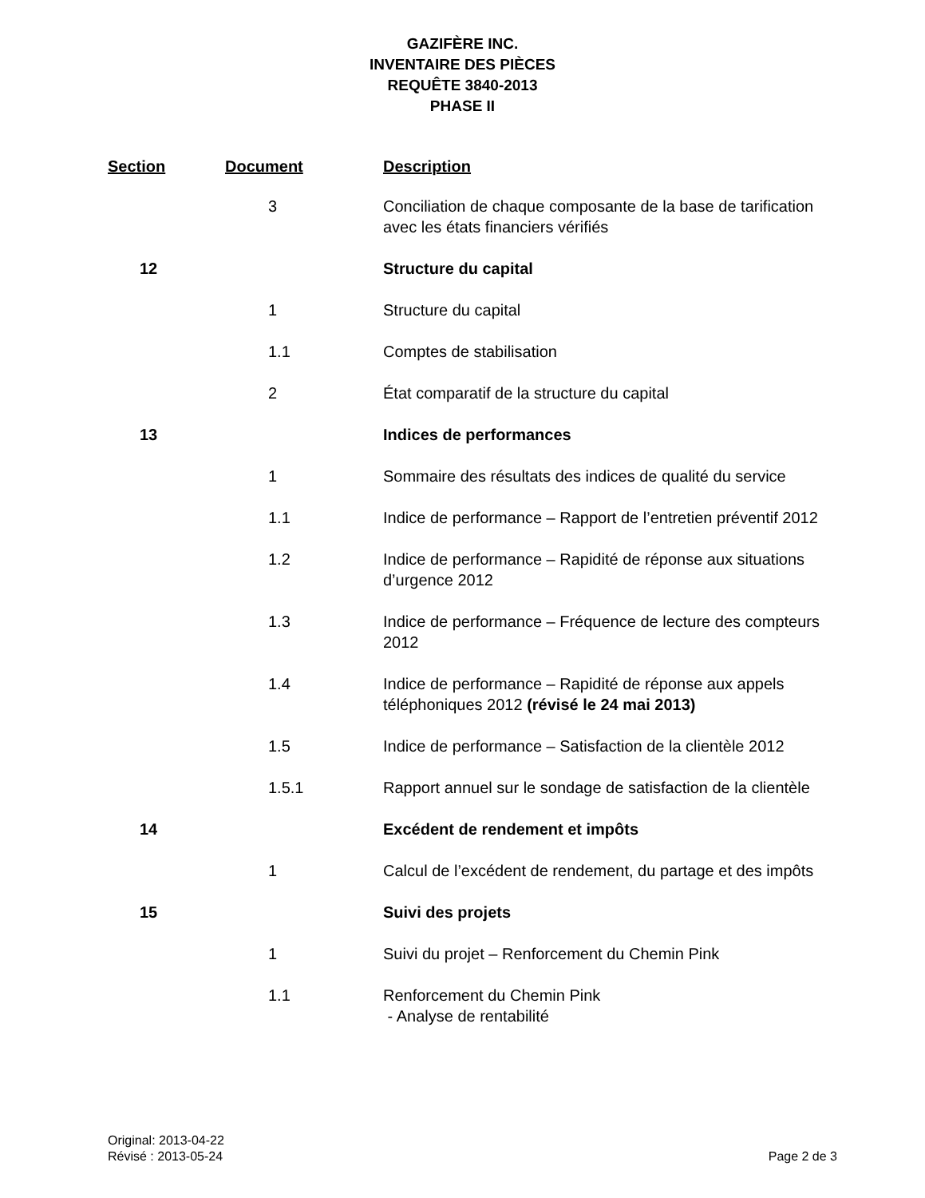GAZIFÈRE INC.
INVENTAIRE DES PIÈCES
REQUÊTE 3840-2013
PHASE II
| Section | Document | Description |
| --- | --- | --- |
| | 3 | Conciliation de chaque composante de la base de tarification avec les états financiers vérifiés |
| 12 | | Structure du capital |
| | 1 | Structure du capital |
| | 1.1 | Comptes de stabilisation |
| | 2 | État comparatif de la structure du capital |
| 13 | | Indices de performances |
| | 1 | Sommaire des résultats des indices de qualité du service |
| | 1.1 | Indice de performance – Rapport de l’entretien préventif 2012 |
| | 1.2 | Indice de performance – Rapidité de réponse aux situations d’urgence 2012 |
| | 1.3 | Indice de performance – Fréquence de lecture des compteurs 2012 |
| | 1.4 | Indice de performance – Rapidité de réponse aux appels téléphoniques 2012 (révisé le 24 mai 2013) |
| | 1.5 | Indice de performance – Satisfaction de la clientèle 2012 |
| | 1.5.1 | Rapport annuel sur le sondage de satisfaction de la clientèle |
| 14 | | Excédent de rendement et impôts |
| | 1 | Calcul de l’excédent de rendement, du partage et des impôts |
| 15 | | Suivi des projets |
| | 1 | Suivi du projet – Renforcement du Chemin Pink |
| | 1.1 | Renforcement du Chemin Pink - Analyse de rentabilité |
Original: 2013-04-22
Révisé : 2013-05-24
Page 2 de 3